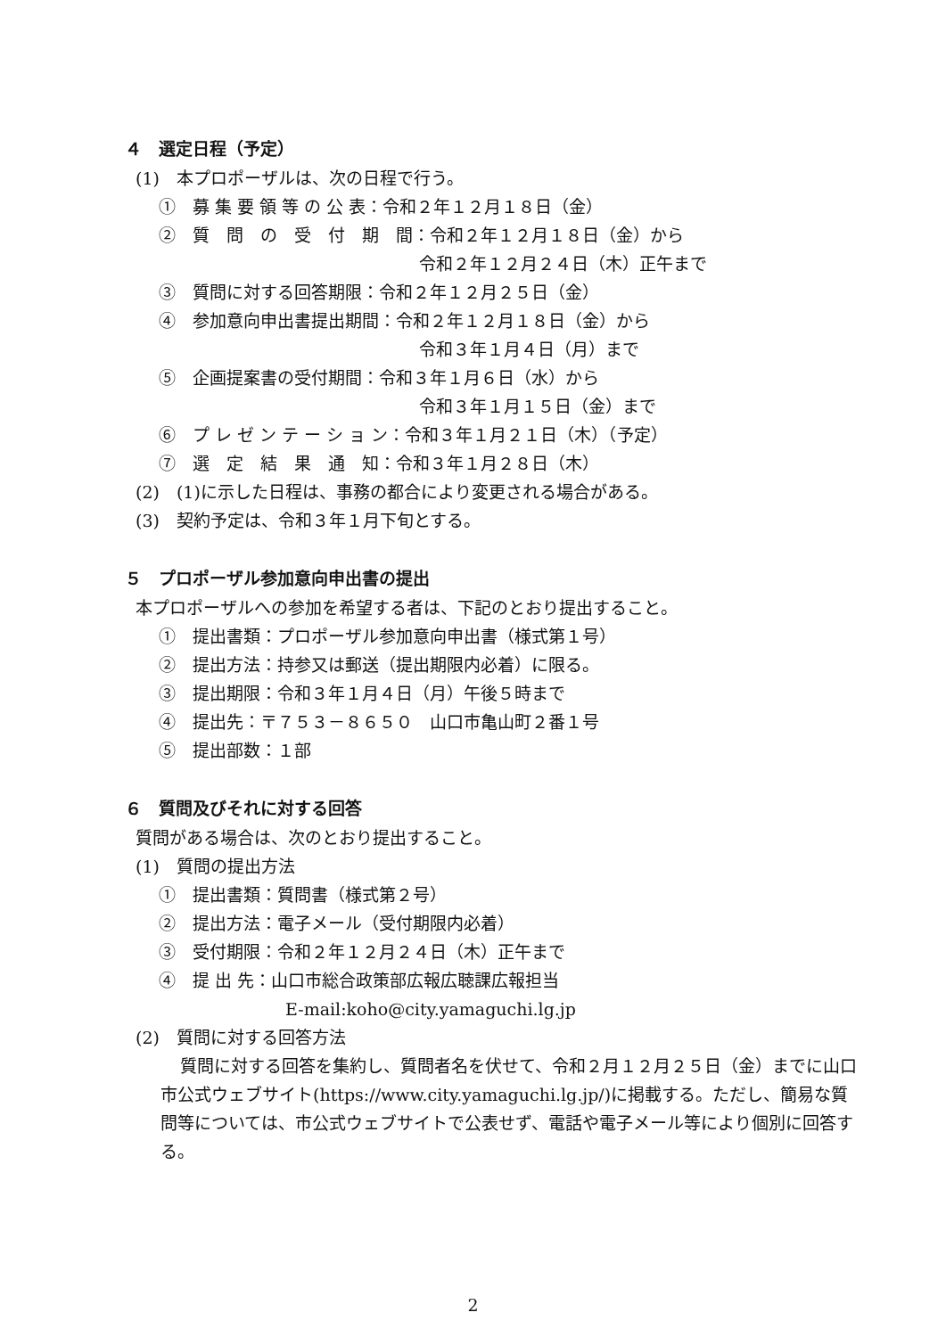４　選定日程（予定）
(1)　本プロポーザルは、次の日程で行う。
①　募 集 要 領 等 の 公 表：令和２年１２月１８日（金）
②　質　問　の　受　付　期　間：令和２年１２月１８日（金）から
令和２年１２月２４日（木）正午まで
③　質問に対する回答期限：令和２年１２月２５日（金）
④　参加意向申出書提出期間：令和２年１２月１８日（金）から
令和３年１月４日（月）まで
⑤　企画提案書の受付期間：令和３年１月６日（水）から
令和３年１月１５日（金）まで
⑥　プ レ ゼ ン テ ー シ ョ ン：令和３年１月２１日（木）（予定）
⑦　選　定　結　果　通　知：令和３年１月２８日（木）
(2)　(1)に示した日程は、事務の都合により変更される場合がある。
(3)　契約予定は、令和３年１月下旬とする。
５　プロポーザル参加意向申出書の提出
本プロポーザルへの参加を希望する者は、下記のとおり提出すること。
①　提出書類：プロポーザル参加意向申出書（様式第１号）
②　提出方法：持参又は郵送（提出期限内必着）に限る。
③　提出期限：令和３年１月４日（月）午後５時まで
④　提出先：〒７５３－８６５０　山口市亀山町２番１号
⑤　提出部数：１部
６　質問及びそれに対する回答
質問がある場合は、次のとおり提出すること。
(1)　質問の提出方法
①　提出書類：質問書（様式第２号）
②　提出方法：電子メール（受付期限内必着）
③　受付期限：令和２年１２月２４日（木）正午まで
④　提 出 先：山口市総合政策部広報広聴課広報担当
E-mail:koho@city.yamaguchi.lg.jp
(2)　質問に対する回答方法
質問に対する回答を集約し、質問者名を伏せて、令和２月１２月２５日（金）までに山口市公式ウェブサイト(https://www.city.yamaguchi.lg.jp/)に掲載する。ただし、簡易な質問等については、市公式ウェブサイトで公表せず、電話や電子メール等により個別に回答する。
2